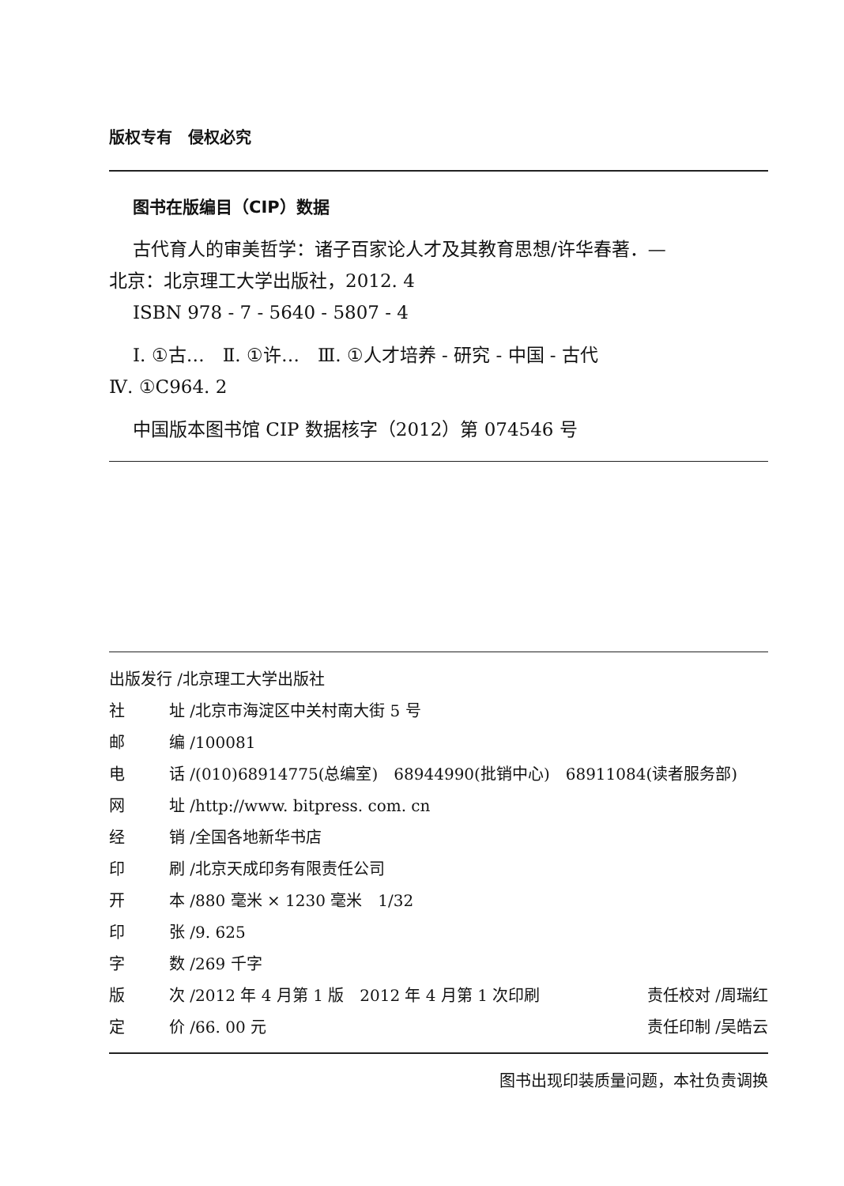版权专有　侵权必究
图书在版编目（CIP）数据
古代育人的审美哲学：诸子百家论人才及其教育思想/许华春著．—
北京：北京理工大学出版社，2012. 4
ISBN 978 - 7 - 5640 - 5807 - 4
Ⅰ. ①古…　Ⅱ. ①许…　Ⅲ. ①人才培养 - 研究 - 中国 - 古代
Ⅳ. ①C964. 2
中国版本图书馆 CIP 数据核字（2012）第 074546 号
出版发行 /北京理工大学出版社
社 址 /北京市海淀区中关村南大街 5 号
邮 编 /100081
电 话 /(010)68914775(总编室)　68944990(批销中心)　68911084(读者服务部)
网 址 /http://www. bitpress. com. cn
经 销 /全国各地新华书店
印 刷 /北京天成印务有限责任公司
开 本 /880 毫米 × 1230 毫米　1/32
印 张 /9. 625
字 数 /269 千字
版 次 /2012 年 4 月第 1 版　2012 年 4 月第 1 次印刷 责任校对 /周瑞红
定 价 /66. 00 元 责任印制 /吴皓云
图书出现印装质量问题，本社负责调换